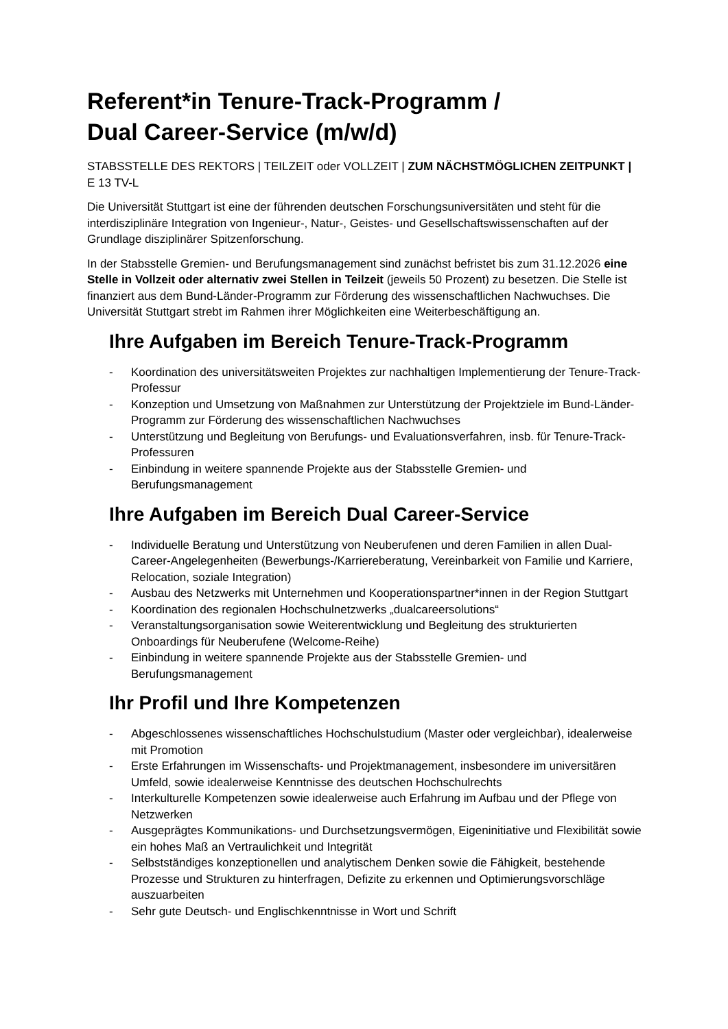Referent*in Tenure-Track-Programm /
Dual Career-Service (m/w/d)
STABSSTELLE DES REKTORS | TEILZEIT oder VOLLZEIT | ZUM NÄCHSTMÖGLICHEN ZEITPUNKT | E 13 TV-L
Die Universität Stuttgart ist eine der führenden deutschen Forschungsuniversitäten und steht für die interdisziplinäre Integration von Ingenieur-, Natur-, Geistes- und Gesellschaftswissenschaften auf der Grundlage disziplinärer Spitzenforschung.
In der Stabsstelle Gremien- und Berufungsmanagement sind zunächst befristet bis zum 31.12.2026 eine Stelle in Vollzeit oder alternativ zwei Stellen in Teilzeit (jeweils 50 Prozent) zu besetzen. Die Stelle ist finanziert aus dem Bund-Länder-Programm zur Förderung des wissenschaftlichen Nachwuchses. Die Universität Stuttgart strebt im Rahmen ihrer Möglichkeiten eine Weiterbeschäftigung an.
Ihre Aufgaben im Bereich Tenure-Track-Programm
- Koordination des universitätsweiten Projektes zur nachhaltigen Implementierung der Tenure-Track-Professur
- Konzeption und Umsetzung von Maßnahmen zur Unterstützung der Projektziele im Bund-Länder-Programm zur Förderung des wissenschaftlichen Nachwuchses
- Unterstützung und Begleitung von Berufungs- und Evaluationsverfahren, insb. für Tenure-Track-Professuren
- Einbindung in weitere spannende Projekte aus der Stabsstelle Gremien- und Berufungsmanagement
Ihre Aufgaben im Bereich Dual Career-Service
- Individuelle Beratung und Unterstützung von Neuberufenen und deren Familien in allen Dual-Career-Angelegenheiten (Bewerbungs-/Karriereberatung, Vereinbarkeit von Familie und Karriere, Relocation, soziale Integration)
- Ausbau des Netzwerks mit Unternehmen und Kooperationspartner*innen in der Region Stuttgart
- Koordination des regionalen Hochschulnetzwerks „dualcareersolutions“
- Veranstaltungsorganisation sowie Weiterentwicklung und Begleitung des strukturierten Onboardings für Neuberufene (Welcome-Reihe)
- Einbindung in weitere spannende Projekte aus der Stabsstelle Gremien- und Berufungsmanagement
Ihr Profil und Ihre Kompetenzen
- Abgeschlossenes wissenschaftliches Hochschulstudium (Master oder vergleichbar), idealerweise mit Promotion
- Erste Erfahrungen im Wissenschafts- und Projektmanagement, insbesondere im universitären Umfeld, sowie idealerweise Kenntnisse des deutschen Hochschulrechts
- Interkulturelle Kompetenzen sowie idealerweise auch Erfahrung im Aufbau und der Pflege von Netzwerken
- Ausgeprägtes Kommunikations- und Durchsetzungsvermögen, Eigeninitiative und Flexibilität sowie ein hohes Maß an Vertraulichkeit und Integrität
- Selbstständiges konzeptionellen und analytischem Denken sowie die Fähigkeit, bestehende Prozesse und Strukturen zu hinterfragen, Defizite zu erkennen und Optimierungsvorschläge auszuarbeiten
- Sehr gute Deutsch- und Englischkenntnisse in Wort und Schrift